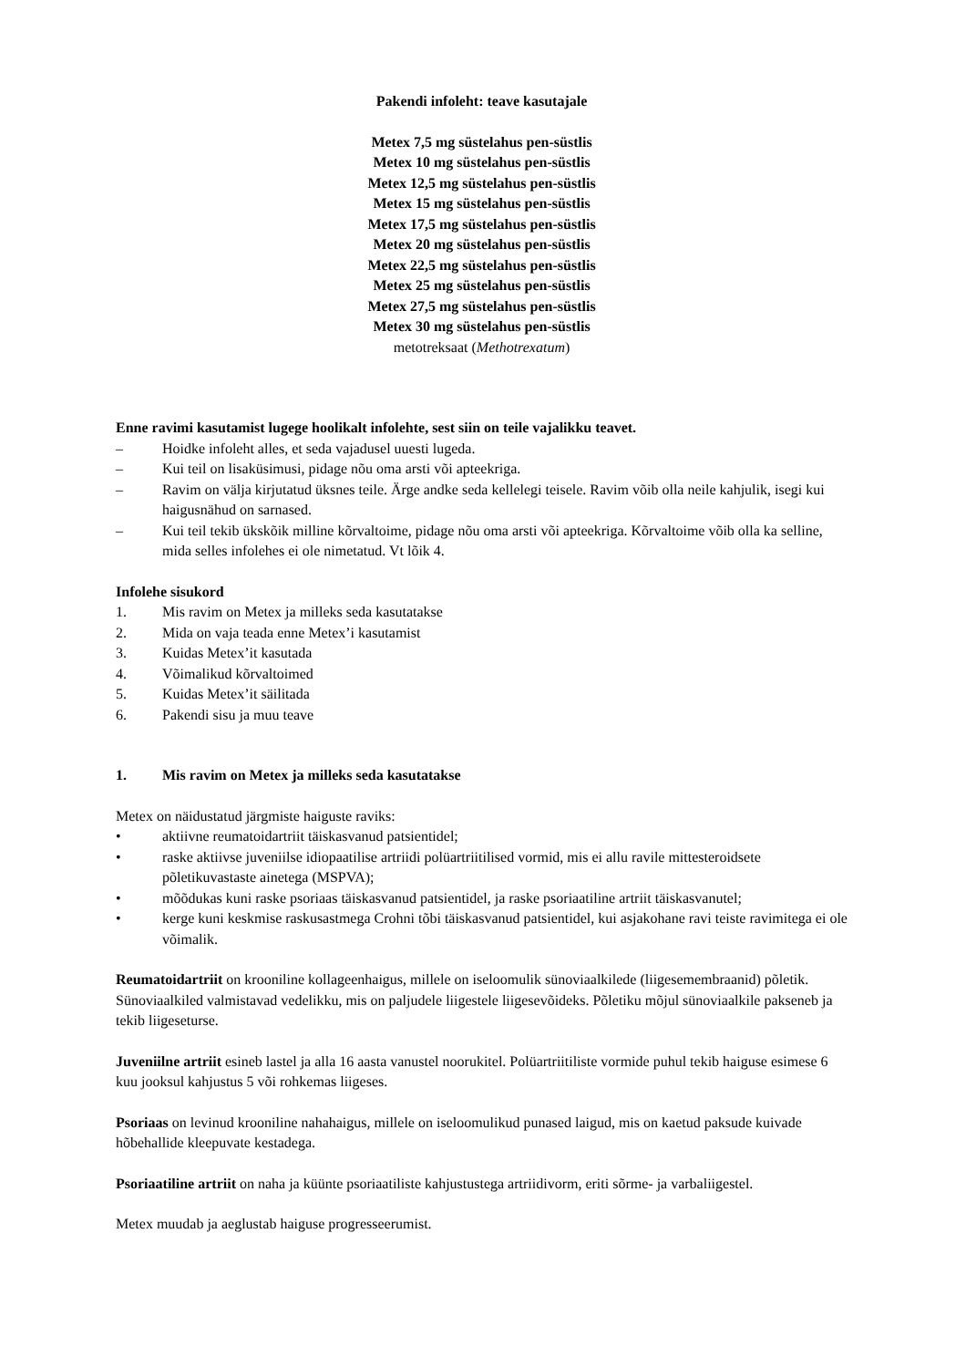Pakendi infoleht: teave kasutajale
Metex 7,5 mg süstelahus pen-süstlis
Metex 10 mg süstelahus pen-süstlis
Metex 12,5 mg süstelahus pen-süstlis
Metex 15 mg süstelahus pen-süstlis
Metex 17,5 mg süstelahus pen-süstlis
Metex 20 mg süstelahus pen-süstlis
Metex 22,5 mg süstelahus pen-süstlis
Metex 25 mg süstelahus pen-süstlis
Metex 27,5 mg süstelahus pen-süstlis
Metex 30 mg süstelahus pen-süstlis
metotreksaat (Methotrexatum)
Enne ravimi kasutamist lugege hoolikalt infolehte, sest siin on teile vajalikku teavet.
– Hoidke infoleht alles, et seda vajadusel uuesti lugeda.
– Kui teil on lisaküsimusi, pidage nõu oma arsti või apteekriga.
– Ravim on välja kirjutatud üksnes teile. Ärge andke seda kellelegi teisele. Ravim võib olla neile kahjulik, isegi kui haigusnähud on sarnased.
– Kui teil tekib ükskõik milline kõrvaltoime, pidage nõu oma arsti või apteekriga. Kõrvaltoime võib olla ka selline, mida selles infolehes ei ole nimetatud. Vt lõik 4.
Infolehe sisukord
1. Mis ravim on Metex ja milleks seda kasutatakse
2. Mida on vaja teada enne Metex’i kasutamist
3. Kuidas Metex’it kasutada
4. Võimalikud kõrvaltoimed
5. Kuidas Metex’it säilitada
6. Pakendi sisu ja muu teave
1. Mis ravim on Metex ja milleks seda kasutatakse
Metex on näidustatud järgmiste haiguste raviks:
• aktiivne reumatoidartriit täiskasvanud patsientidel;
• raske aktiivse juveniilse idiopaatilise artriidi polüartriitilised vormid, mis ei allu ravile mittesteroidsete põletikuvastaste ainetega (MSPVA);
• mõõdukas kuni raske psoriaas täiskasvanud patsientidel, ja raske psoriaatiline artriit täiskasvanutel;
• kerge kuni keskmise raskusastmega Crohni tõbi täiskasvanud patsientidel, kui asjakohane ravi teiste ravimitega ei ole võimalik.
Reumatoidartriit on krooniline kollageenhaigus, millele on iseloomulik sünoviaalkilede (liigesemembraanid) põletik. Sünoviaalkiled valmistavad vedelikku, mis on paljudele liigestele liigesevõideks. Põletiku mõjul sünoviaalkile pakseneb ja tekib liigeseturse.
Juveniilne artriit esineb lastel ja alla 16 aasta vanustel noorukitel. Polüartriitiliste vormide puhul tekib haiguse esimese 6 kuu jooksul kahjustus 5 või rohkemas liigeses.
Psoriaas on levinud krooniline nahahaigus, millele on iseloomulikud punased laigud, mis on kaetud paksude kuivade hõbehallide kleepuvate kestadega.
Psoriaatiline artriit on naha ja küünte psoriaatiliste kahjustustega artriidivorm, eriti sõrme- ja varbaliigestel.
Metex muudab ja aeglustab haiguse progresseerumist.